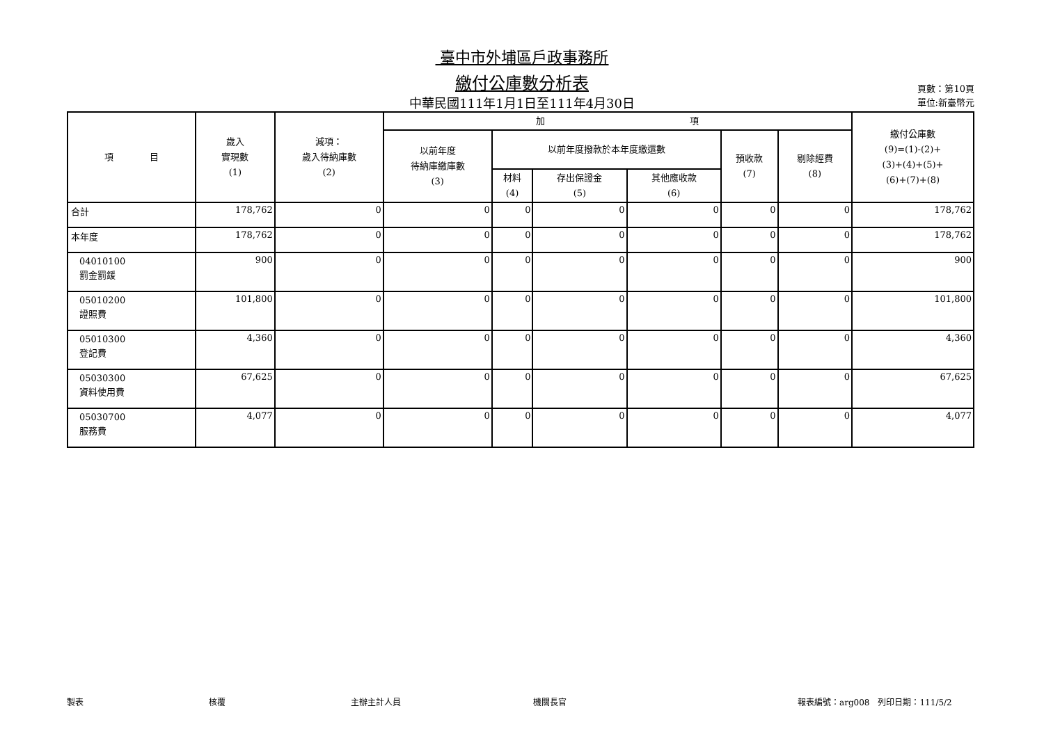臺中市外埔區戶政事務所
繳付公庫數分析表
中華民國111年1月1日至111年4月30日
頁數：第10頁
單位:新臺幣元
| 項 目 | 歲入 實現數 (1) | 減項： 歲入待納庫數 (2) | 加 項 | | | | | | 繳付公庫數 (9)=(1)-(2)+ (3)+(4)+(5)+ (6)+(7)+(8) |
| --- | --- | --- | --- | --- | --- | --- | --- | --- | --- |
| | | | 以前年度 待納庫繳庫數 (3) | 以前年度撥款於本年度繳還數 | | | 預收款 (7) | 剔除經費 (8) | |
| | | | | 材料 (4) | 存出保證金 (5) | 其他應收款 (6) | | | |
| 合計 | 178,762 | 0 | 0 | 0 | 0 | 0 | 0 | 0 | 178,762 |
| 本年度 | 178,762 | 0 | 0 | 0 | 0 | 0 | 0 | 0 | 178,762 |
| 04010100 罰金罰鍰 | 900 | 0 | 0 | 0 | 0 | 0 | 0 | 0 | 900 |
| 05010200 證照費 | 101,800 | 0 | 0 | 0 | 0 | 0 | 0 | 0 | 101,800 |
| 05010300 登記費 | 4,360 | 0 | 0 | 0 | 0 | 0 | 0 | 0 | 4,360 |
| 05030300 資料使用費 | 67,625 | 0 | 0 | 0 | 0 | 0 | 0 | 0 | 67,625 |
| 05030700 服務費 | 4,077 | 0 | 0 | 0 | 0 | 0 | 0 | 0 | 4,077 |
製表 核覆 主辦主計人員 機關長官 報表編號：arg008　列印日期：111/5/2